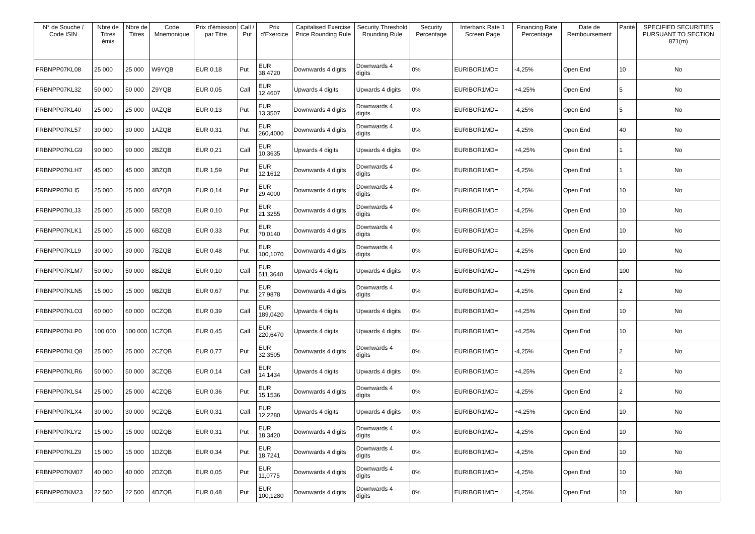| N° de Souche / Code ISIN | Nbre de Titres émis | Nbre de Titres | Code Mnemonique | Prix d'émission par Titre | Call / Put | Prix d'Exercice | Capitalised Exercise Price Rounding Rule | Security Threshold Rounding Rule | Security Percentage | Interbank Rate 1 Screen Page | Financing Rate Percentage | Date de Remboursement | Parité | SPECIFIED SECURITIES PURSUANT TO SECTION 871(m) |
| --- | --- | --- | --- | --- | --- | --- | --- | --- | --- | --- | --- | --- | --- | --- |
| FRBNPP07KL08 | 25 000 | 25 000 | W9YQB | EUR 0,18 | Put | EUR 38,4720 | Downwards 4 digits | Downwards 4 digits | 0% | EURIBOR1MD= | -4,25% | Open End | 10 | No |
| FRBNPP07KL32 | 50 000 | 50 000 | Z9YQB | EUR 0,05 | Call | EUR 12,4607 | Upwards 4 digits | Upwards 4 digits | 0% | EURIBOR1MD= | +4,25% | Open End | 5 | No |
| FRBNPP07KL40 | 25 000 | 25 000 | 0AZQB | EUR 0,13 | Put | EUR 13,3507 | Downwards 4 digits | Downwards 4 digits | 0% | EURIBOR1MD= | -4,25% | Open End | 5 | No |
| FRBNPP07KL57 | 30 000 | 30 000 | 1AZQB | EUR 0,31 | Put | EUR 260,4000 | Downwards 4 digits | Downwards 4 digits | 0% | EURIBOR1MD= | -4,25% | Open End | 40 | No |
| FRBNPP07KLG9 | 90 000 | 90 000 | 2BZQB | EUR 0,21 | Call | EUR 10,3635 | Upwards 4 digits | Upwards 4 digits | 0% | EURIBOR1MD= | +4,25% | Open End | 1 | No |
| FRBNPP07KLH7 | 45 000 | 45 000 | 3BZQB | EUR 1,59 | Put | EUR 12,1612 | Downwards 4 digits | Downwards 4 digits | 0% | EURIBOR1MD= | -4,25% | Open End | 1 | No |
| FRBNPP07KLI5 | 25 000 | 25 000 | 4BZQB | EUR 0,14 | Put | EUR 29,4000 | Downwards 4 digits | Downwards 4 digits | 0% | EURIBOR1MD= | -4,25% | Open End | 10 | No |
| FRBNPP07KLJ3 | 25 000 | 25 000 | 5BZQB | EUR 0,10 | Put | EUR 21,3255 | Downwards 4 digits | Downwards 4 digits | 0% | EURIBOR1MD= | -4,25% | Open End | 10 | No |
| FRBNPP07KLK1 | 25 000 | 25 000 | 6BZQB | EUR 0,33 | Put | EUR 70,0140 | Downwards 4 digits | Downwards 4 digits | 0% | EURIBOR1MD= | -4,25% | Open End | 10 | No |
| FRBNPP07KLL9 | 30 000 | 30 000 | 7BZQB | EUR 0,48 | Put | EUR 100,1070 | Downwards 4 digits | Downwards 4 digits | 0% | EURIBOR1MD= | -4,25% | Open End | 10 | No |
| FRBNPP07KLM7 | 50 000 | 50 000 | 8BZQB | EUR 0,10 | Call | EUR 511,3640 | Upwards 4 digits | Upwards 4 digits | 0% | EURIBOR1MD= | +4,25% | Open End | 100 | No |
| FRBNPP07KLN5 | 15 000 | 15 000 | 9BZQB | EUR 0,67 | Put | EUR 27,9878 | Downwards 4 digits | Downwards 4 digits | 0% | EURIBOR1MD= | -4,25% | Open End | 2 | No |
| FRBNPP07KLO3 | 60 000 | 60 000 | 0CZQB | EUR 0,39 | Call | EUR 189,0420 | Upwards 4 digits | Upwards 4 digits | 0% | EURIBOR1MD= | +4,25% | Open End | 10 | No |
| FRBNPP07KLP0 | 100 000 | 100 000 | 1CZQB | EUR 0,45 | Call | EUR 220,6470 | Upwards 4 digits | Upwards 4 digits | 0% | EURIBOR1MD= | +4,25% | Open End | 10 | No |
| FRBNPP07KLQ8 | 25 000 | 25 000 | 2CZQB | EUR 0,77 | Put | EUR 32,3505 | Downwards 4 digits | Downwards 4 digits | 0% | EURIBOR1MD= | -4,25% | Open End | 2 | No |
| FRBNPP07KLR6 | 50 000 | 50 000 | 3CZQB | EUR 0,14 | Call | EUR 14,1434 | Upwards 4 digits | Upwards 4 digits | 0% | EURIBOR1MD= | +4,25% | Open End | 2 | No |
| FRBNPP07KLS4 | 25 000 | 25 000 | 4CZQB | EUR 0,36 | Put | EUR 15,1536 | Downwards 4 digits | Downwards 4 digits | 0% | EURIBOR1MD= | -4,25% | Open End | 2 | No |
| FRBNPP07KLX4 | 30 000 | 30 000 | 9CZQB | EUR 0,31 | Call | EUR 12,2280 | Upwards 4 digits | Upwards 4 digits | 0% | EURIBOR1MD= | +4,25% | Open End | 10 | No |
| FRBNPP07KLY2 | 15 000 | 15 000 | 0DZQB | EUR 0,31 | Put | EUR 18,3420 | Downwards 4 digits | Downwards 4 digits | 0% | EURIBOR1MD= | -4,25% | Open End | 10 | No |
| FRBNPP07KLZ9 | 15 000 | 15 000 | 1DZQB | EUR 0,34 | Put | EUR 18,7241 | Downwards 4 digits | Downwards 4 digits | 0% | EURIBOR1MD= | -4,25% | Open End | 10 | No |
| FRBNPP07KM07 | 40 000 | 40 000 | 2DZQB | EUR 0,05 | Put | EUR 11,0775 | Downwards 4 digits | Downwards 4 digits | 0% | EURIBOR1MD= | -4,25% | Open End | 10 | No |
| FRBNPP07KM23 | 22 500 | 22 500 | 4DZQB | EUR 0,48 | Put | EUR 100,1280 | Downwards 4 digits | Downwards 4 digits | 0% | EURIBOR1MD= | -4,25% | Open End | 10 | No |